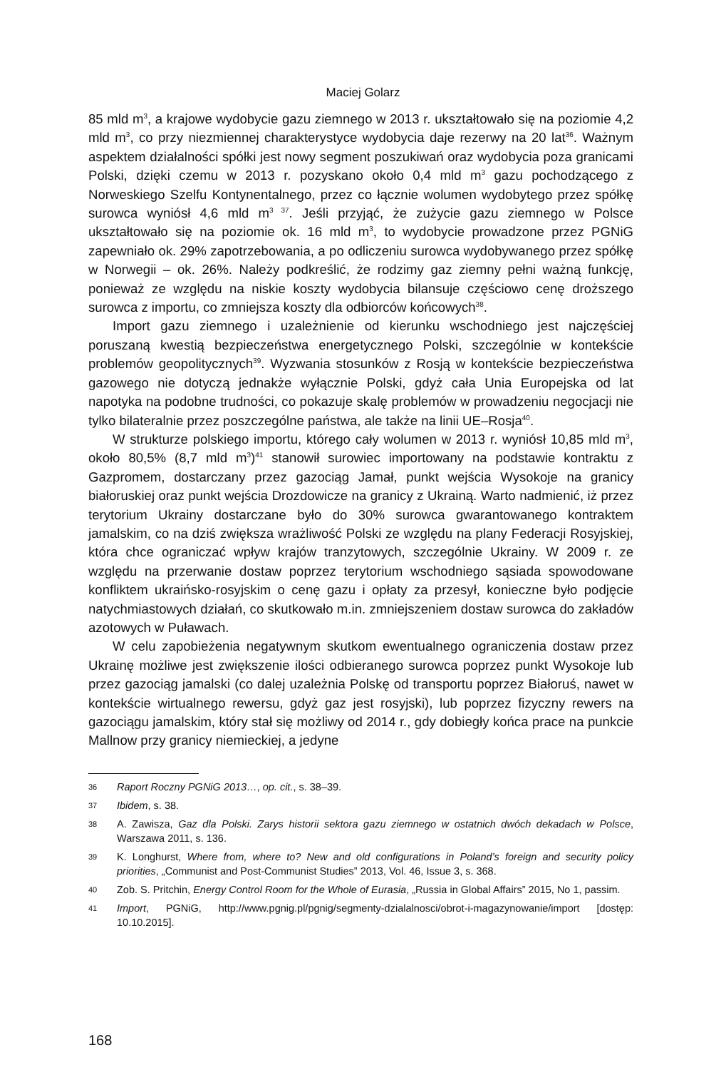Maciej Golarz
85 mld m<sup>3</sup>, a krajowe wydobycie gazu ziemnego w 2013 r. ukształtowało się na poziomie 4,2 mld m<sup>3</sup>, co przy niezmiennej charakterystyce wydobycia daje rezerwy na 20 lat<sup>36</sup>. Ważnym aspektem działalności spółki jest nowy segment poszukiwań oraz wydobycia poza granicami Polski, dzięki czemu w 2013 r. pozyskano około 0,4 mld m<sup>3</sup> gazu pochodzącego z Norweskiego Szelfu Kontynentalnego, przez co łącznie wolumen wydobytego przez spółkę surowca wyniósł 4,6 mld m<sup>3 37</sup>. Jeśli przyjąć, że zużycie gazu ziemnego w Polsce ukształtowało się na poziomie ok. 16 mld m<sup>3</sup>, to wydobycie prowadzone przez PGNiG zapewniało ok. 29% zapotrzebowania, a po odliczeniu surowca wydobywanego przez spółkę w Norwegii – ok. 26%. Należy podkreślić, że rodzimy gaz ziemny pełni ważną funkcję, ponieważ ze względu na niskie koszty wydobycia bilansuje częściowo cenę droższego surowca z importu, co zmniejsza koszty dla odbiorców końcowych<sup>38</sup>.
Import gazu ziemnego i uzależnienie od kierunku wschodniego jest najczęściej poruszaną kwestią bezpieczeństwa energetycznego Polski, szczególnie w kontekście problemów geopolitycznych<sup>39</sup>. Wyzwania stosunków z Rosją w kontekście bezpieczeństwa gazowego nie dotyczą jednakże wyłącznie Polski, gdyż cała Unia Europejska od lat napotyka na podobne trudności, co pokazuje skalę problemów w prowadzeniu negocjacji nie tylko bilateralnie przez poszczególne państwa, ale także na linii UE–Rosja<sup>40</sup>.
W strukturze polskiego importu, którego cały wolumen w 2013 r. wyniósł 10,85 mld m<sup>3</sup>, około 80,5% (8,7 mld m<sup>3</sup>)<sup>41</sup> stanowił surowiec importowany na podstawie kontraktu z Gazpromem, dostarczany przez gazociąg Jamał, punkt wejścia Wysokoje na granicy białoruskiej oraz punkt wejścia Drozdowicze na granicy z Ukrainą. Warto nadmienić, iż przez terytorium Ukrainy dostarczane było do 30% surowca gwarantowanego kontraktem jamalskim, co na dziś zwiększa wrażliwość Polski ze względu na plany Federacji Rosyjskiej, która chce ograniczać wpływ krajów tranzytowych, szczególnie Ukrainy. W 2009 r. ze względu na przerwanie dostaw poprzez terytorium wschodniego sąsiada spowodowane konfliktem ukraińsko-rosyjskim o cenę gazu i opłaty za przesył, konieczne było podjęcie natychmiastowych działań, co skutkowało m.in. zmniejszeniem dostaw surowca do zakładów azotowych w Puławach.
W celu zapobieżenia negatywnym skutkom ewentualnego ograniczenia dostaw przez Ukrainę możliwe jest zwiększenie ilości odbieranego surowca poprzez punkt Wysokoje lub przez gazociąg jamalski (co dalej uzależnia Polskę od transportu poprzez Białoruś, nawet w kontekście wirtualnego rewersu, gdyż gaz jest rosyjski), lub poprzez fizyczny rewers na gazociągu jamalskim, który stał się możliwy od 2014 r., gdy dobiegły końca prace na punkcie Mallnow przy granicy niemieckiej, a jedyne
36 Raport Roczny PGNiG 2013…, op. cit., s. 38–39.
37 Ibidem, s. 38.
38 A. Zawisza, Gaz dla Polski. Zarys historii sektora gazu ziemnego w ostatnich dwóch dekadach w Polsce, Warszawa 2011, s. 136.
39 K. Longhurst, Where from, where to? New and old configurations in Poland’s foreign and security policy priorities, „Communist and Post-Communist Studies” 2013, Vol. 46, Issue 3, s. 368.
40 Zob. S. Pritchin, Energy Control Room for the Whole of Eurasia, „Russia in Global Affairs” 2015, No 1, passim.
41 Import, PGNiG, http://www.pgnig.pl/pgnig/segmenty-dzialalnosci/obrot-i-magazynowanie/import [dostęp: 10.10.2015].
168